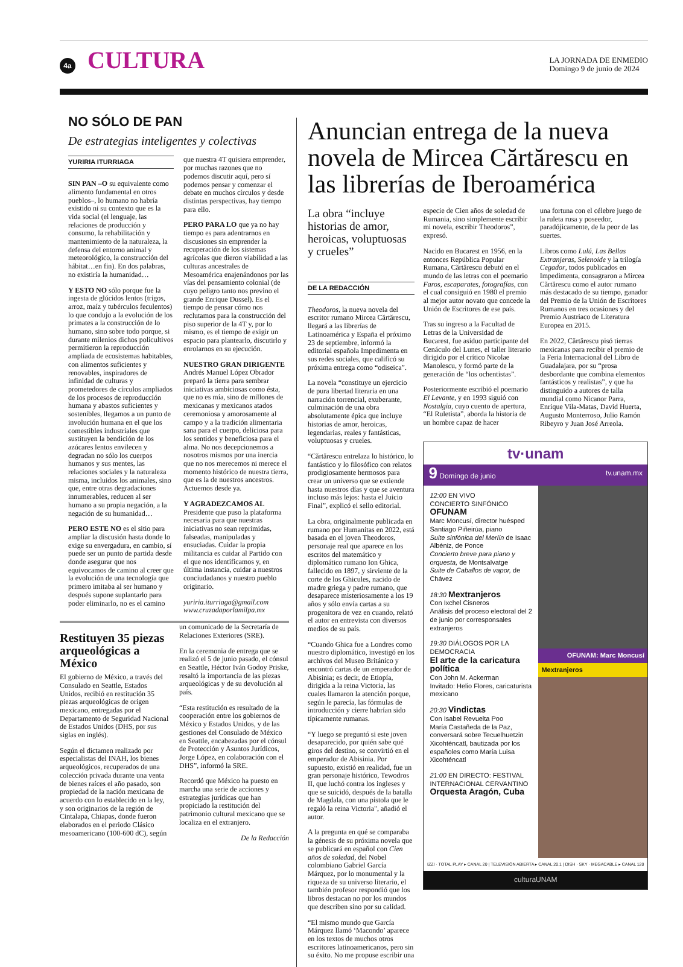4a CULTURA
LA JORNADA DE ENMEDIO
Domingo 9 de junio de 2024
NO SÓLO DE PAN
De estrategias inteligentes y colectivas
YURIRIA ITURRIAGA
SIN PAN –O su equivalente como alimento fundamental en otros pueblos–, lo humano no habría existido ni su contexto que es la vida social (el lenguaje, las relaciones de producción y consumo, la rehabilitación y mantenimiento de la naturaleza, la defensa del entorno animal y meteorológico, la construcción del hábitat…en fin). En dos palabras, no existiría la humanidad…
Y ESTO NO sólo porque fue la ingesta de glúcidos lentos (trigos, arroz, maíz y tubérculos feculentos) lo que condujo a la evolución de los primates a la construcción de lo humano, sino sobre todo porque, si durante milenios dichos policultivos permitieron la reproducción ampliada de ecosistemas habitables, con alimentos suficientes y renovables, inspiradores de infinidad de culturas y prometedores de círculos ampliados de los procesos de reproducción humana y abastos suficientes y sostenibles, llegamos a un punto de involución humana en el que los comestibles industriales que sustituyen la bendición de los azúcares lentos envilecen y degradan no sólo los cuerpos humanos y sus mentes, las relaciones sociales y la naturaleza misma, incluidos los animales, sino que, entre otras degradaciones innumerables, reducen al ser humano a su propia negación, a la negación de su humanidad…
PERO ESTE NO es el sitio para ampliar la discusión hasta donde lo exige su envergadura, en cambio, sí puede ser un punto de partida desde donde asegurar que nos equivocamos de camino al creer que la evolución de una tecnología que primero imitaba al ser humano y después supone suplantarlo para poder eliminarlo, no es el camino que nuestra 4T quisiera emprender, por muchas razones que no podemos discutir aquí, pero sí podemos pensar y comenzar el debate en muchos círculos y desde distintas perspectivas, hay tiempo para ello.
PERO PARA LO que ya no hay tiempo es para adentrarnos en discusiones sin emprender la recuperación de los sistemas agrícolas que dieron viabilidad a las culturas ancestrales de Mesoamérica enajenándonos por las vías del pensamiento colonial (de cuyo peligro tanto nos previno el grande Enrique Dussel). Es el tiempo de pensar cómo nos reclutamos para la construcción del piso superior de la 4T y, por lo mismo, es el tiempo de exigir un espacio para plantearlo, discutirlo y enrolarnos en su ejecución.
NUESTRO GRAN DIRIGENTE Andrés Manuel López Obrador preparó la tierra para sembrar iniciativas ambiciosas como ésta, que no es mía, sino de millones de mexicanas y mexicanos atados ceremoniosa y amorosamente al campo y a la tradición alimentaria sana para el cuerpo, deliciosa para los sentidos y beneficiosa para el alma. No nos decepcionemos a nosotros mismos por una inercia que no nos merecemos ni merece el momento histórico de nuestra tierra, que es la de nuestros ancestros. Actuemos desde ya.
Y AGRADEZCAMOS AL Presidente que puso la plataforma necesaria para que nuestras iniciativas no sean reprimidas, falseadas, manipuladas y ensuciadas. Cuidar la propia militancia es cuidar al Partido con el que nos identificamos y, en última instancia, cuidar a nuestros conciudadanos y nuestro pueblo originario.
yuriria.iturriaga@gmail.com
www.cruzadaporlamilpa.mx
Restituyen 35 piezas arqueológicas a México
El gobierno de México, a través del Consulado en Seattle, Estados Unidos, recibió en restitución 35 piezas arqueológicas de origen mexicano, entregadas por el Departamento de Seguridad Nacional de Estados Unidos (DHS, por sus siglas en inglés).
Según el dictamen realizado por especialistas del INAH, los bienes arqueológicos, recuperados de una colección privada durante una venta de bienes raíces el año pasado, son propiedad de la nación mexicana de acuerdo con lo establecido en la ley, y son originarios de la región de Cintalapa, Chiapas, donde fueron elaborados en el periodo Clásico mesoamericano (100-600 dC), según un comunicado de la Secretaría de Relaciones Exteriores (SRE).
En la ceremonia de entrega que se realizó el 5 de junio pasado, el cónsul en Seattle, Héctor Iván Godoy Priske, resaltó la importancia de las piezas arqueológicas y de su devolución al país.
“Esta restitución es resultado de la cooperación entre los gobiernos de México y Estados Unidos, y de las gestiones del Consulado de México en Seattle, encabezadas por el cónsul de Protección y Asuntos Jurídicos, Jorge López, en colaboración con el DHS”, informó la SRE.
Recordó que México ha puesto en marcha una serie de acciones y estrategias jurídicas que han propiciado la restitución del patrimonio cultural mexicano que se localiza en el extranjero.
De la Redacción
Anuncian entrega de la nueva novela de Mircea Cărtărescu en las librerías de Iberoamérica
La obra “incluye historias de amor, heroicas, voluptuosas y crueles”
DE LA REDACCIÓN
Theodoros, la nueva novela del escritor rumano Mircea Cărtărescu, llegará a las librerías de Latinoamérica y España el próximo 23 de septiembre, informó la editorial española Impedimenta en sus redes sociales, que calificó su próxima entrega como “odiseica”.
La novela “constituye un ejercicio de pura libertad literaria en una narración torrencial, exuberante, culminación de una obra absolutamente épica que incluye historias de amor, heroicas, legendarias, reales y fantásticas, voluptuosas y crueles.
“Cărtărescu entrelaza lo histórico, lo fantástico y lo filosófico con relatos prodigiosamente hermosos para crear un universo que se extiende hasta nuestros días y que se aventura incluso más lejos: hasta el Juicio Final”, explicó el sello editorial.
La obra, originalmente publicada en rumano por Humanitas en 2022, está basada en el joven Theodoros, personaje real que aparece en los escritos del matemático y diplomático rumano Ion Ghica, fallecido en 1897, y sirviente de la corte de los Ghicules, nacido de madre griega y padre rumano, que desaparece misteriosamente a los 19 años y sólo envía cartas a su progenitora de vez en cuando, relató el autor en entrevista con diversos medios de su país.
“Cuando Ghica fue a Londres como nuestro diplomático, investigó en los archivos del Museo Británico y encontró cartas de un emperador de Abisinia; es decir, de Etiopía, dirigida a la reina Victoria, las cuales llamaron la atención porque, según le parecía, las fórmulas de introducción y cierre habrían sido típicamente rumanas.
“Y luego se preguntó si este joven desaparecido, por quién sabe qué giros del destino, se convirtió en el emperador de Abisinia. Por supuesto, existió en realidad, fue un gran personaje histórico, Tewodros II, que luchó contra los ingleses y que se suicidó, después de la batalla de Magdala, con una pistola que le regaló la reina Victoria", añadió el autor.
A la pregunta en qué se comparaba la génesis de su próxima novela que se publicará en español con Cien años de soledad, del Nobel colombiano Gabriel García Márquez, por lo monumental y la riqueza de su universo literario, el también profesor respondió que los libros destacan no por los mundos que describen sino por su calidad.
“El mismo mundo que García Márquez llamó ‘Macondo’ aparece en los textos de muchos otros escritores latinoamericanos, pero sin su éxito. No me propuse escribir una
especie de Cien años de soledad de Rumania, sino simplemente escribir mi novela, escribir Theodoros”, expresó.
Nacido en Bucarest en 1956, en la entonces República Popular Rumana, Cărtărescu debutó en el mundo de las letras con el poemario Faros, escaparates, fotografías, con el cual consiguió en 1980 el premio al mejor autor novato que concede la Unión de Escritores de ese país.
Tras su ingreso a la Facultad de Letras de la Universidad de Bucarest, fue asiduo participante del Cenáculo del Lunes, el taller literario dirigido por el crítico Nicolae Manolescu, y formó parte de la generación de “los ochentistas”.
Posteriormente escribió el poemario El Levante, y en 1993 siguió con Nostalgia, cuyo cuento de apertura, “El Ruletista”, aborda la historia de un hombre capaz de hacer
una fortuna con el célebre juego de la ruleta rusa y poseedor, paradójicamente, de la peor de las suertes.
Libros como Lulú, Las Bellas Extranjeras, Selenoide y la trilogía Cegador, todos publicados en Impedimenta, consagraron a Mircea Cărtărescu como el autor rumano más destacado de su tiempo, ganador del Premio de la Unión de Escritores Rumanos en tres ocasiones y del Premio Austriaco de Literatura Europea en 2015.
En 2022, Cărtărescu pisó tierras mexicanas para recibir el premio de la Feria Internacional del Libro de Guadalajara, por su “prosa desbordante que combina elementos fantásticos y realistas”, y que ha distinguido a autores de talla mundial como Nicanor Parra, Enrique Vila-Matas, David Huerta, Augusto Monterroso, Julio Ramón Ribeyro y Juan José Arreola.
tv·unam
9 Domingo de junio tv.unam.mx
12:00 EN VIVO
CONCIERTO SINFÓNICO
OFUNAM
Marc Moncusí, director huésped
Santiago Piñeirúa, piano
Suite sinfónica del Merlín de Isaac Albéniz, de Ponce
Concierto breve para piano y orquesta, de Montsalvatge
Suite de Caballos de vapor, de Chávez
18:30 Mextranjeros
Con Ixchel Cisneros
Análisis del proceso electoral del 2 de junio por corresponsales extranjeros
19:30 DIÁLOGOS POR LA DEMOCRACIA
El arte de la caricatura política
Con John M. Ackerman
Invitado: Helio Flores, caricaturista mexicano
20:30 Vindictas
Con Isabel Revuelta Poo
María Castañeda de la Paz, conversará sobre Tecuelhuetzin Xicohténcatl, bautizada por los españoles como María Luisa Xicohténcatl
21:00 EN DIRECTO: FESTIVAL INTERNACIONAL CERVANTINO
Orquesta Aragón, Cuba
OFUNAM: Marc Moncusí
Mextranjeros
IZZI · TOTAL PLAY ▸ CANAL 20 | TELEVISIÓN ABIERTA ▸ CANAL 20.1 | DISH · SKY · MEGACABLE ▸ CANAL 120
culturaUNAM